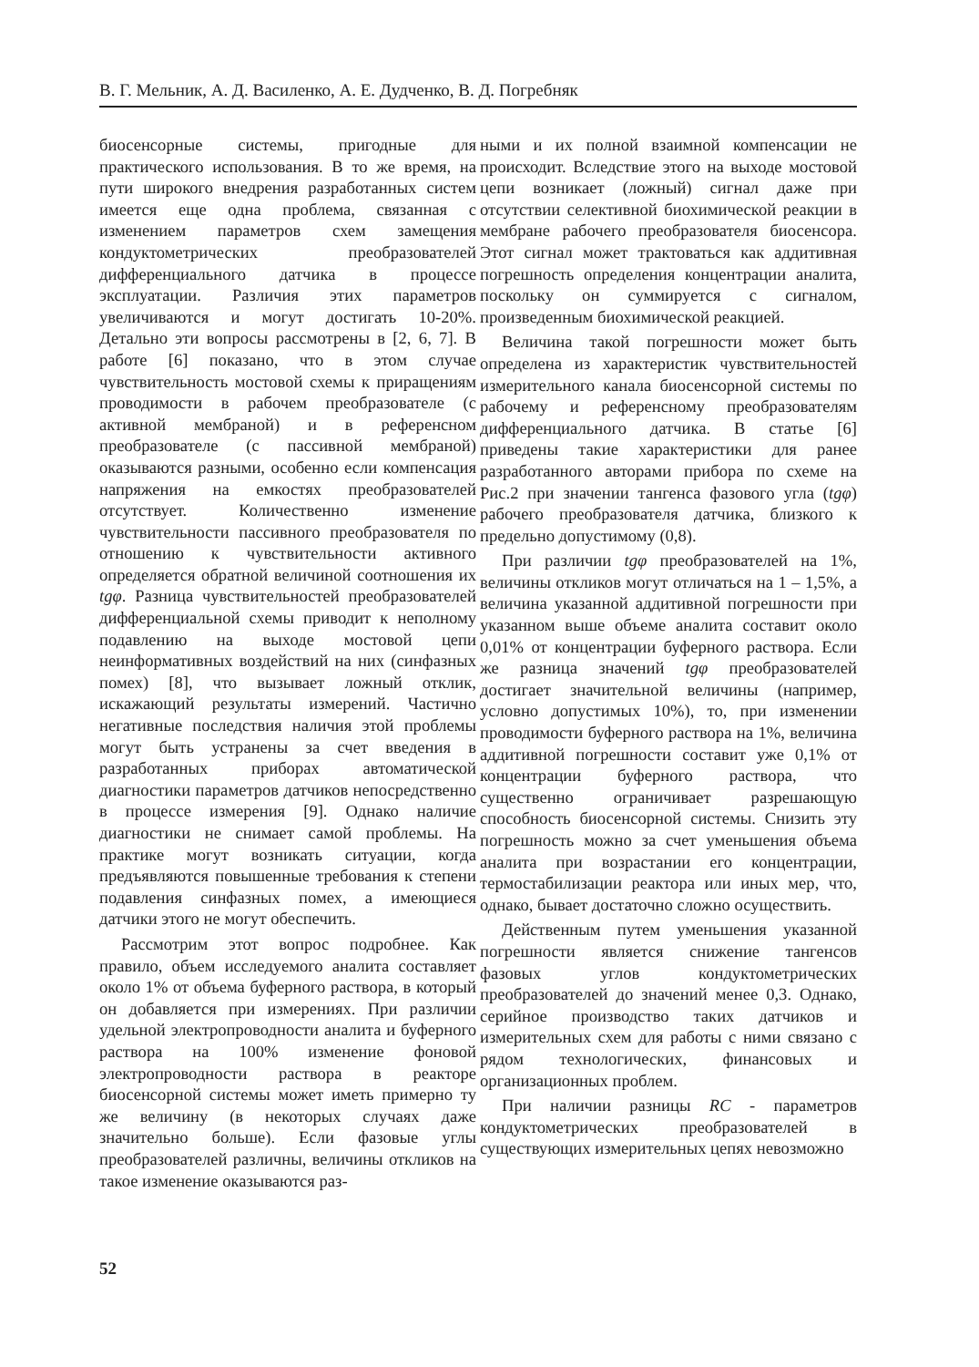В. Г. Мельник, А. Д. Василенко, А. Е. Дудченко, В. Д. Погребняк
биосенсорные системы, пригодные для практического использования. В то же время, на пути широкого внедрения разработанных систем имеется еще одна проблема, связанная с изменением параметров схем замещения кондуктометрических преобразователей дифференциального датчика в процессе эксплуатации. Различия этих параметров увеличиваются и могут достигать 10-20%. Детально эти вопросы рассмотрены в [2, 6, 7]. В работе [6] показано, что в этом случае чувствительность мостовой схемы к приращениям проводимости в рабочем преобразователе (с активной мембраной) и в референсном преобразователе (с пассивной мембраной) оказываются разными, особенно если компенсация напряжения на емкостях преобразователей отсутствует. Количественно изменение чувствительности пассивного преобразователя по отношению к чувствительности активного определяется обратной величиной соотношения их tgφ. Разница чувствительностей преобразователей дифференциальной схемы приводит к неполному подавлению на выходе мостовой цепи неинформативных воздействий на них (синфазных помех) [8], что вызывает ложный отклик, искажающий результаты измерений. Частично негативные последствия наличия этой проблемы могут быть устранены за счет введения в разработанных приборах автоматической диагностики параметров датчиков непосредственно в процессе измерения [9]. Однако наличие диагностики не снимает самой проблемы. На практике могут возникать ситуации, когда предъявляются повышенные требования к степени подавления синфазных помех, а имеющиеся датчики этого не могут обеспечить.
Рассмотрим этот вопрос подробнее. Как правило, объем исследуемого аналита составляет около 1% от объема буферного раствора, в который он добавляется при измерениях. При различии удельной электропроводности аналита и буферного раствора на 100% изменение фоновой электропроводности раствора в реакторе биосенсорной системы может иметь примерно ту же величину (в некоторых случаях даже значительно больше). Если фазовые углы преобразователей различны, величины откликов на такое изменение оказываются раз-
ными и их полной взаимной компенсации не происходит. Вследствие этого на выходе мостовой цепи возникает (ложный) сигнал даже при отсутствии селективной биохимической реакции в мембране рабочего преобразователя биосенсора. Этот сигнал может трактоваться как аддитивная погрешность определения концентрации аналита, поскольку он суммируется с сигналом, произведенным биохимической реакцией.
Величина такой погрешности может быть определена из характеристик чувствительностей измерительного канала биосенсорной системы по рабочему и референсному преобразователям дифференциального датчика. В статье [6] приведены такие характеристики для ранее разработанного авторами прибора по схеме на Рис.2 при значении тангенса фазового угла (tgφ) рабочего преобразователя датчика, близкого к предельно допустимому (0,8).
При различии tgφ преобразователей на 1%, величины откликов могут отличаться на 1 – 1,5%, а величина указанной аддитивной погрешности при указанном выше объеме аналита составит около 0,01% от концентрации буферного раствора. Если же разница значений tgφ преобразователей достигает значительной величины (например, условно допустимых 10%), то, при изменении проводимости буферного раствора на 1%, величина аддитивной погрешности составит уже 0,1% от концентрации буферного раствора, что существенно ограничивает разрешающую способность биосенсорной системы. Снизить эту погрешность можно за счет уменьшения объема аналита при возрастании его концентрации, термостабилизации реактора или иных мер, что, однако, бывает достаточно сложно осуществить.
Действенным путем уменьшения указанной погрешности является снижение тангенсов фазовых углов кондуктометрических преобразователей до значений менее 0,3. Однако, серийное производство таких датчиков и измерительных схем для работы с ними связано с рядом технологических, финансовых и организационных проблем.
При наличии разницы RC - параметров кондуктометрических преобразователей в существующих измерительных цепях невозможно
52